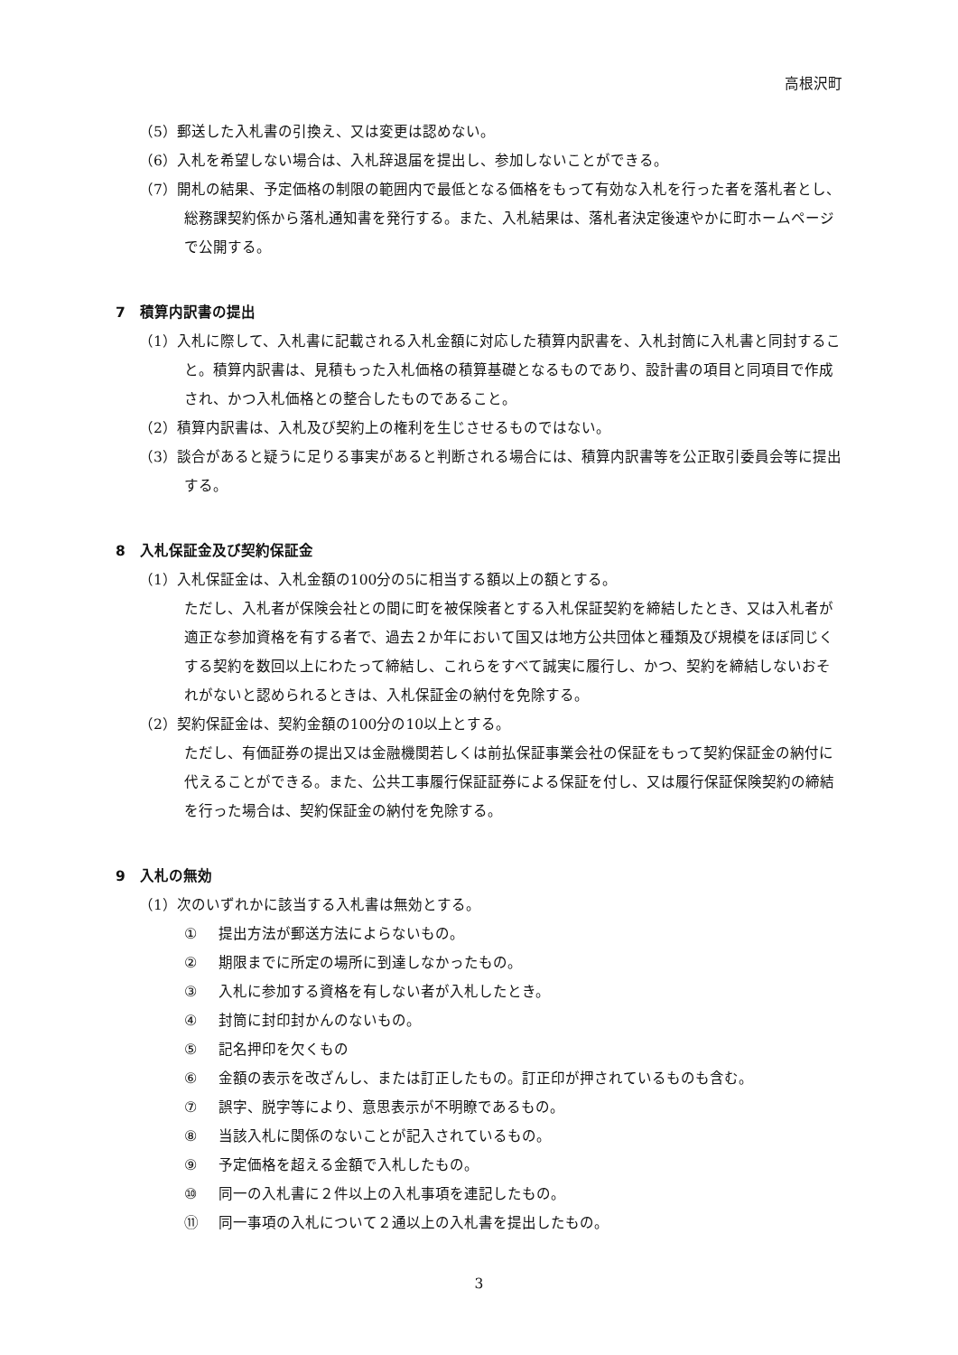高根沢町
（5）郵送した入札書の引換え、又は変更は認めない。
（6）入札を希望しない場合は、入札辞退届を提出し、参加しないことができる。
（7）開札の結果、予定価格の制限の範囲内で最低となる価格をもって有効な入札を行った者を落札者とし、総務課契約係から落札通知書を発行する。また、入札結果は、落札者決定後速やかに町ホームページで公開する。
7　積算内訳書の提出
（1）入札に際して、入札書に記載される入札金額に対応した積算内訳書を、入札封筒に入札書と同封すること。積算内訳書は、見積もった入札価格の積算基礎となるものであり、設計書の項目と同項目で作成され、かつ入札価格との整合したものであること。
（2）積算内訳書は、入札及び契約上の権利を生じさせるものではない。
（3）談合があると疑うに足りる事実があると判断される場合には、積算内訳書等を公正取引委員会等に提出する。
8　入札保証金及び契約保証金
（1）入札保証金は、入札金額の100分の5に相当する額以上の額とする。
ただし、入札者が保険会社との間に町を被保険者とする入札保証契約を締結したとき、又は入札者が適正な参加資格を有する者で、過去２か年において国又は地方公共団体と種類及び規模をほぼ同じくする契約を数回以上にわたって締結し、これらをすべて誠実に履行し、かつ、契約を締結しないおそれがないと認められるときは、入札保証金の納付を免除する。
（2）契約保証金は、契約金額の100分の10以上とする。
ただし、有価証券の提出又は金融機関若しくは前払保証事業会社の保証をもって契約保証金の納付に代えることができる。また、公共工事履行保証証券による保証を付し、又は履行保証保険契約の締結を行った場合は、契約保証金の納付を免除する。
9　入札の無効
（1）次のいずれかに該当する入札書は無効とする。
① 提出方法が郵送方法によらないもの。
② 期限までに所定の場所に到達しなかったもの。
③ 入札に参加する資格を有しない者が入札したとき。
④ 封筒に封印封かんのないもの。
⑤ 記名押印を欠くもの
⑥ 金額の表示を改ざんし、または訂正したもの。訂正印が押されているものも含む。
⑦ 誤字、脱字等により、意思表示が不明瞭であるもの。
⑧ 当該入札に関係のないことが記入されているもの。
⑨ 予定価格を超える金額で入札したもの。
⑩ 同一の入札書に２件以上の入札事項を連記したもの。
⑪ 同一事項の入札について２通以上の入札書を提出したもの。
3